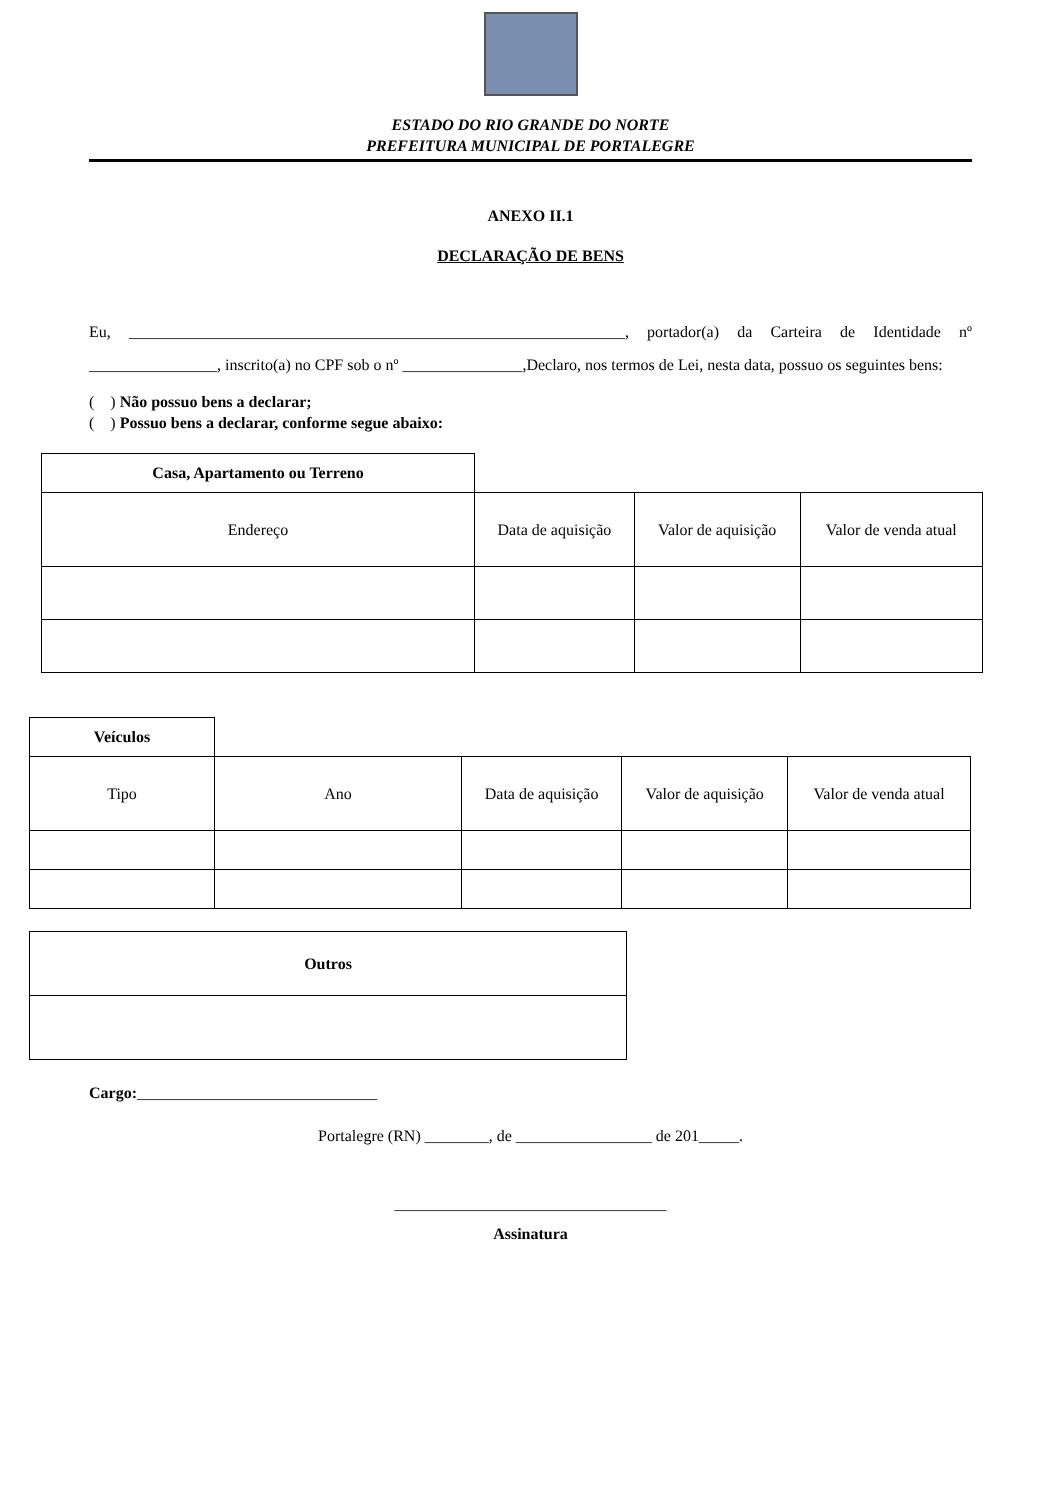ESTADO DO RIO GRANDE DO NORTE
PREFEITURA MUNICIPAL DE PORTALEGRE
ANEXO II.1
DECLARAÇÃO DE BENS
Eu, ______________________________________________________________, portador(a) da Carteira de Identidade nº ________________, inscrito(a) no CPF sob o nº _______________,Declaro, nos termos de Lei, nesta data, possuo os seguintes bens:
( ) Não possuo bens a declarar;
( ) Possuo bens a declarar, conforme segue abaixo:
| Casa, Apartamento ou Terreno | | | |
| Endereço | Data de aquisição | Valor de aquisição | Valor de venda atual |
| Veículos | | | | |
| Tipo | Ano | Data de aquisição | Valor de aquisição | Valor de venda atual |
| Outros |
Cargo:______________________________
Portalegre (RN) ________, de _________________ de 201_____.
__________________________________
Assinatura